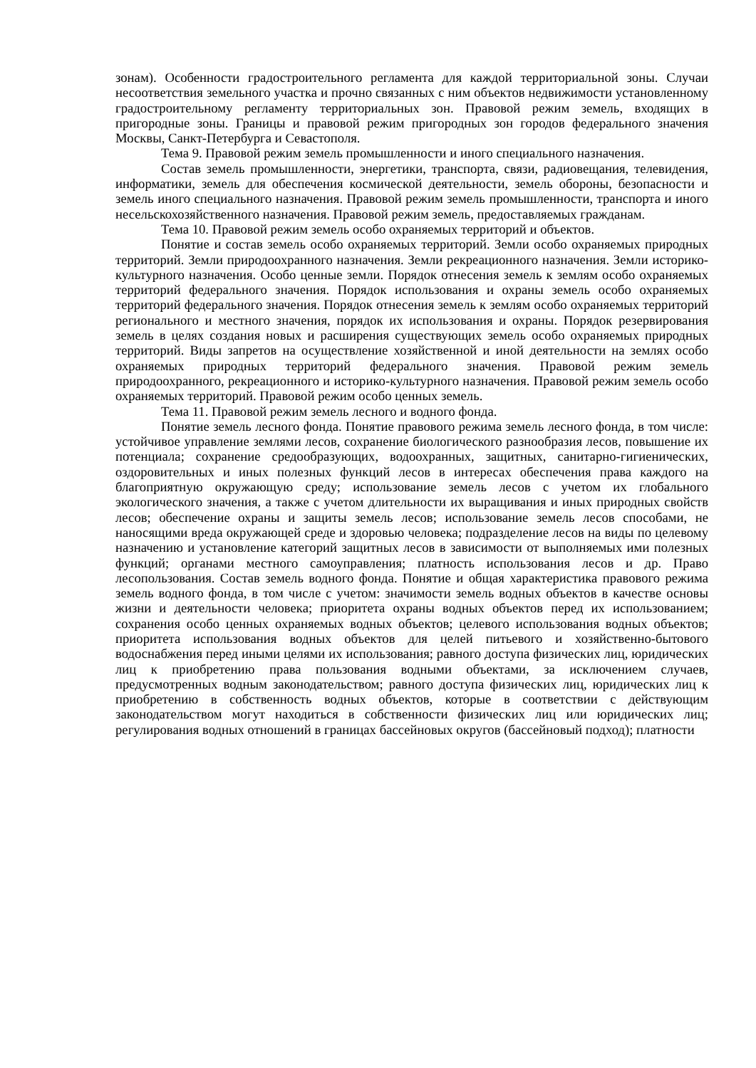зонам). Особенности градостроительного регламента для каждой территориальной зоны. Случаи несоответствия земельного участка и прочно связанных с ним объектов недвижимости установленному градостроительному регламенту территориальных зон. Правовой режим земель, входящих в пригородные зоны. Границы и правовой режим пригородных зон городов федерального значения Москвы, Санкт-Петербурга и Севастополя.
Тема 9. Правовой режим земель промышленности и иного специального назначения.
Состав земель промышленности, энергетики, транспорта, связи, радиовещания, телевидения, информатики, земель для обеспечения космической деятельности, земель обороны, безопасности и земель иного специального назначения. Правовой режим земель промышленности, транспорта и иного несельскохозяйственного назначения. Правовой режим земель, предоставляемых гражданам.
Тема 10. Правовой режим земель особо охраняемых территорий и объектов.
Понятие и состав земель особо охраняемых территорий. Земли особо охраняемых природных территорий. Земли природоохранного назначения. Земли рекреационного назначения. Земли историко-культурного назначения. Особо ценные земли. Порядок отнесения земель к землям особо охраняемых территорий федерального значения. Порядок использования и охраны земель особо охраняемых территорий федерального значения. Порядок отнесения земель к землям особо охраняемых территорий регионального и местного значения, порядок их использования и охраны. Порядок резервирования земель в целях создания новых и расширения существующих земель особо охраняемых природных территорий. Виды запретов на осуществление хозяйственной и иной деятельности на землях особо охраняемых природных территорий федерального значения. Правовой режим земель природоохранного, рекреационного и историко-культурного назначения. Правовой режим земель особо охраняемых территорий. Правовой режим особо ценных земель.
Тема 11. Правовой режим земель лесного и водного фонда.
Понятие земель лесного фонда. Понятие правового режима земель лесного фонда, в том числе: устойчивое управление землями лесов, сохранение биологического разнообразия лесов, повышение их потенциала; сохранение средообразующих, водоохранных, защитных, санитарно-гигиенических, оздоровительных и иных полезных функций лесов в интересах обеспечения права каждого на благоприятную окружающую среду; использование земель лесов с учетом их глобального экологического значения, а также с учетом длительности их выращивания и иных природных свойств лесов; обеспечение охраны и защиты земель лесов; использование земель лесов способами, не наносящими вреда окружающей среде и здоровью человека; подразделение лесов на виды по целевому назначению и установление категорий защитных лесов в зависимости от выполняемых ими полезных функций; органами местного самоуправления; платность использования лесов и др. Право лесопользования. Состав земель водного фонда. Понятие и общая характеристика правового режима земель водного фонда, в том числе с учетом: значимости земель водных объектов в качестве основы жизни и деятельности человека; приоритета охраны водных объектов перед их использованием; сохранения особо ценных охраняемых водных объектов; целевого использования водных объектов; приоритета использования водных объектов для целей питьевого и хозяйственно-бытового водоснабжения перед иными целями их использования; равного доступа физических лиц, юридических лиц к приобретению права пользования водными объектами, за исключением случаев, предусмотренных водным законодательством; равного доступа физических лиц, юридических лиц к приобретению в собственность водных объектов, которые в соответствии с действующим законодательством могут находиться в собственности физических лиц или юридических лиц; регулирования водных отношений в границах бассейновых округов (бассейновый подход); платности